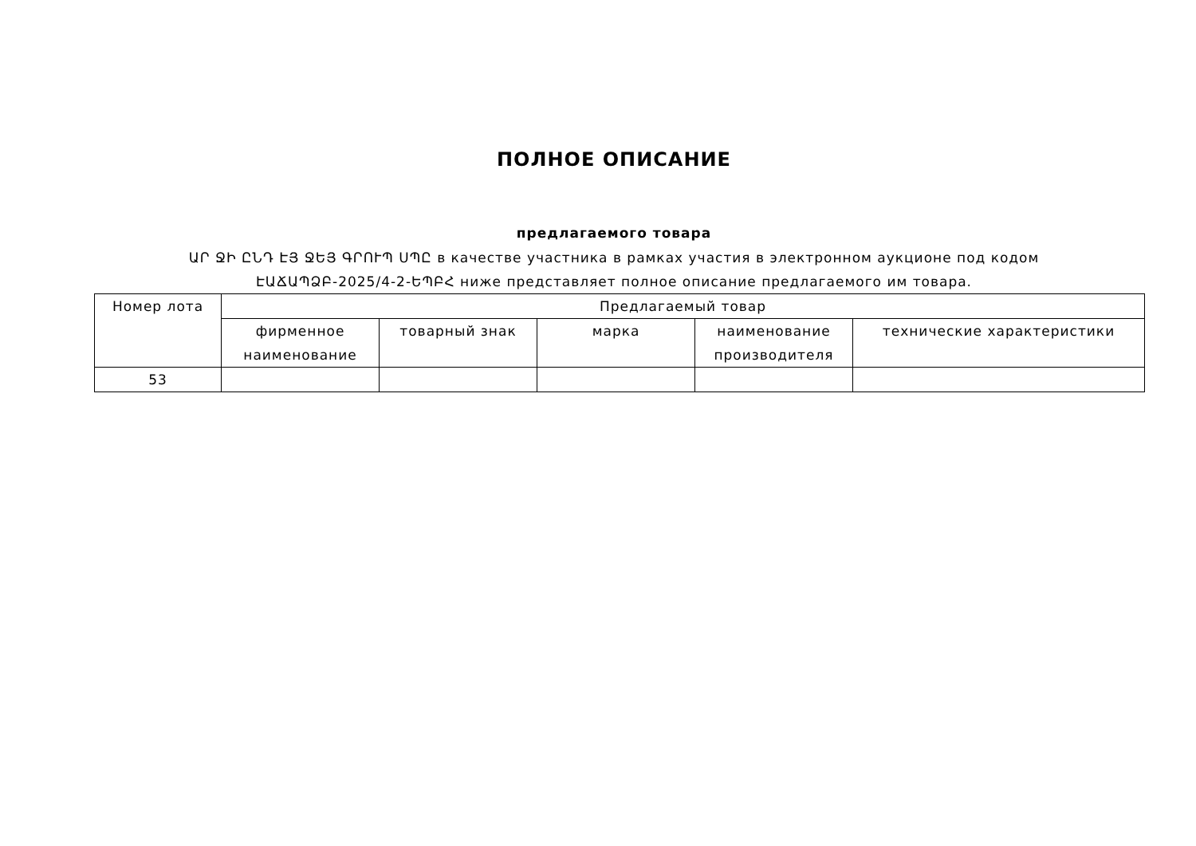ПОЛНОЕ ОПИСАНИЕ
предлагаемого товара
ԱՐ ՋԻ ԸՆԴ ԷՅ ՋԵՅ ԳՐՈՒՊ ՍՊԸ в качестве участника в рамках участия в электронном аукционе под кодом
ԷԱՃԱՊՁԲ-2025/4-2-ԵՊԲՀ ниже представляет полное описание предлагаемого им товара.
| Номер лота | Предлагаемый товар | | | | |
| --- | --- | --- | --- | --- | --- |
| | фирменное наименование | товарный знак | марка | наименование производителя | технические характеристики |
| 53 | | | | | |